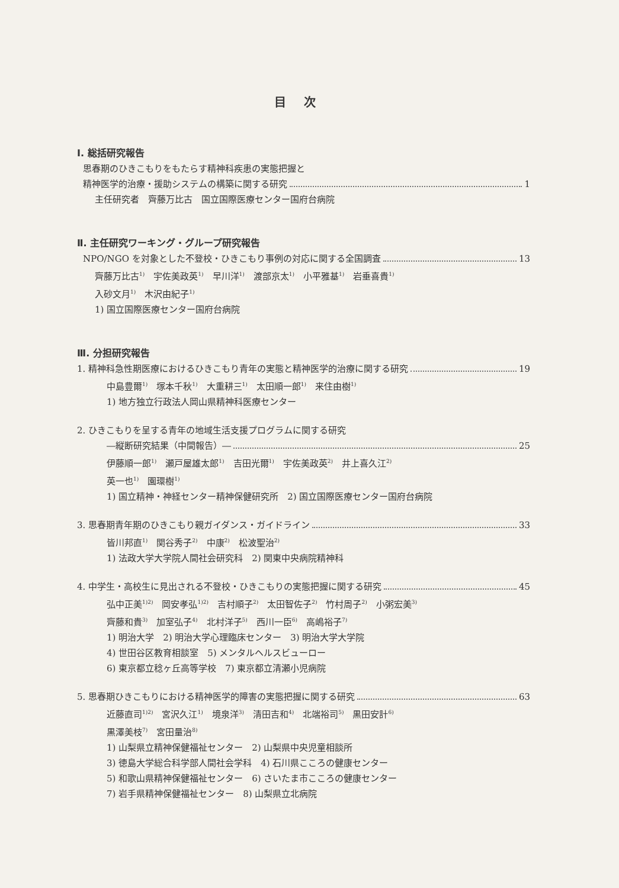目次
Ⅰ. 総括研究報告
思春期のひきこもりをもたらす精神科疾患の実態把握と
精神医学的治療・援助システムの構築に関する研究 1
主任研究者　齊藤万比古　国立国際医療センター国府台病院
Ⅱ. 主任研究ワーキング・グループ研究報告
NPO/NGO を対象とした不登校・ひきこもり事例の対応に関する全国調査 13
齊藤万比古<sup>1)</sup>　宇佐美政英<sup>1)</sup>　早川洋<sup>1)</sup>　渡部京太<sup>1)</sup>　小平雅基<sup>1)</sup>　岩垂喜貴<sup>1)</sup>
入砂文月<sup>1)</sup>　木沢由紀子<sup>1)</sup>
1) 国立国際医療センター国府台病院
Ⅲ. 分担研究報告
1. 精神科急性期医療におけるひきこもり青年の実態と精神医学的治療に関する研究 19
中島豊爾<sup>1)</sup>　塚本千秋<sup>1)</sup>　大重耕三<sup>1)</sup>　太田順一郎<sup>1)</sup>　来住由樹<sup>1)</sup>
1) 地方独立行政法人岡山県精神科医療センター
2. ひきこもりを呈する青年の地域生活支援プログラムに関する研究
―縦断研究結果（中間報告）― 25
伊藤順一郎<sup>1)</sup>　瀬戸屋雄太郎<sup>1)</sup>　吉田光爾<sup>1)</sup>　宇佐美政英<sup>2)</sup>　井上喜久江<sup>2)</sup>
英一也<sup>1)</sup>　園環樹<sup>1)</sup>
1) 国立精神・神経センター精神保健研究所　2) 国立国際医療センター国府台病院
3. 思春期青年期のひきこもり親ガイダンス・ガイドライン 33
皆川邦直<sup>1)</sup>　関谷秀子<sup>2)</sup>　中康<sup>2)</sup>　松波聖治<sup>2)</sup>
1) 法政大学大学院人間社会研究科　2) 関東中央病院精神科
4. 中学生・高校生に見出される不登校・ひきこもりの実態把握に関する研究 45
弘中正美<sup>1)2)</sup>　岡安孝弘<sup>1)2)</sup>　吉村順子<sup>2)</sup>　太田智佐子<sup>2)</sup>　竹村周子<sup>2)</sup>　小粥宏美<sup>3)</sup>
齊藤和貴<sup>3)</sup>　加室弘子<sup>4)</sup>　北村洋子<sup>5)</sup>　西川一臣<sup>6)</sup>　高嶋裕子<sup>7)</sup>
1) 明治大学　2) 明治大学心理臨床センター　3) 明治大学大学院
4) 世田谷区教育相談室　5) メンタルヘルスビューロー
6) 東京都立稔ヶ丘高等学校　7) 東京都立清瀬小児病院
5. 思春期ひきこもりにおける精神医学的障害の実態把握に関する研究 63
近藤直司<sup>1)2)</sup>　宮沢久江<sup>1)</sup>　境泉洋<sup>3)</sup>　清田吉和<sup>4)</sup>　北端裕司<sup>5)</sup>　黒田安計<sup>6)</sup>
黒澤美枝<sup>7)</sup>　宮田量治<sup>8)</sup>
1) 山梨県立精神保健福祉センター　2) 山梨県中央児童相談所
3) 徳島大学総合科学部人間社会学科　4) 石川県こころの健康センター
5) 和歌山県精神保健福祉センター　6) さいたま市こころの健康センター
7) 岩手県精神保健福祉センター　8) 山梨県立北病院